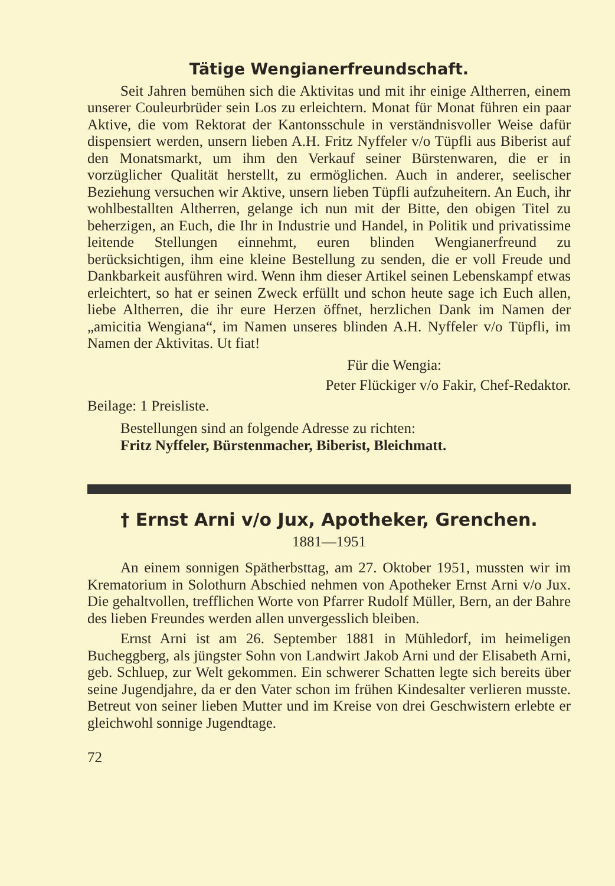Tätige Wengianerfreundschaft.
Seit Jahren bemühen sich die Aktivitas und mit ihr einige Altherren, einem unserer Couleurbrüder sein Los zu erleichtern. Monat für Monat führen ein paar Aktive, die vom Rektorat der Kantonsschule in verständnisvoller Weise dafür dispensiert werden, unsern lieben A.H. Fritz Nyffeler v/o Tüpfli aus Biberist auf den Monatsmarkt, um ihm den Verkauf seiner Bürstenwaren, die er in vorzüglicher Qualität herstellt, zu ermöglichen. Auch in anderer, seelischer Beziehung versuchen wir Aktive, unsern lieben Tüpfli aufzuheitern. An Euch, ihr wohlbestallten Altherren, gelange ich nun mit der Bitte, den obigen Titel zu beherzigen, an Euch, die Ihr in Industrie und Handel, in Politik und privatissime leitende Stellungen einnehmt, euren blinden Wengianerfreund zu berücksichtigen, ihm eine kleine Bestellung zu senden, die er voll Freude und Dankbarkeit ausführen wird. Wenn ihm dieser Artikel seinen Lebenskampf etwas erleichtert, so hat er seinen Zweck erfüllt und schon heute sage ich Euch allen, liebe Altherren, die ihr eure Herzen öffnet, herzlichen Dank im Namen der „amicitia Wengiana“, im Namen unseres blinden A.H. Nyffeler v/o Tüpfli, im Namen der Aktivitas. Ut fiat!
Für die Wengia:
Peter Flückiger v/o Fakir, Chef-Redaktor.
Beilage: 1 Preisliste.
Bestellungen sind an folgende Adresse zu richten:
Fritz Nyffeler, Bürstenmacher, Biberist, Bleichmatt.
† Ernst Arni v/o Jux, Apotheker, Grenchen.
1881—1951
An einem sonnigen Spätherbsttag, am 27. Oktober 1951, mussten wir im Krematorium in Solothurn Abschied nehmen von Apotheker Ernst Arni v/o Jux. Die gehaltvollen, trefflichen Worte von Pfarrer Rudolf Müller, Bern, an der Bahre des lieben Freundes werden allen unvergesslich bleiben.
Ernst Arni ist am 26. September 1881 in Mühledorf, im heimeligen Bucheggberg, als jüngster Sohn von Landwirt Jakob Arni und der Elisabeth Arni, geb. Schluep, zur Welt gekommen. Ein schwerer Schatten legte sich bereits über seine Jugendjahre, da er den Vater schon im frühen Kindesalter verlieren musste. Betreut von seiner lieben Mutter und im Kreise von drei Geschwistern erlebte er gleichwohl sonnige Jugendtage.
72